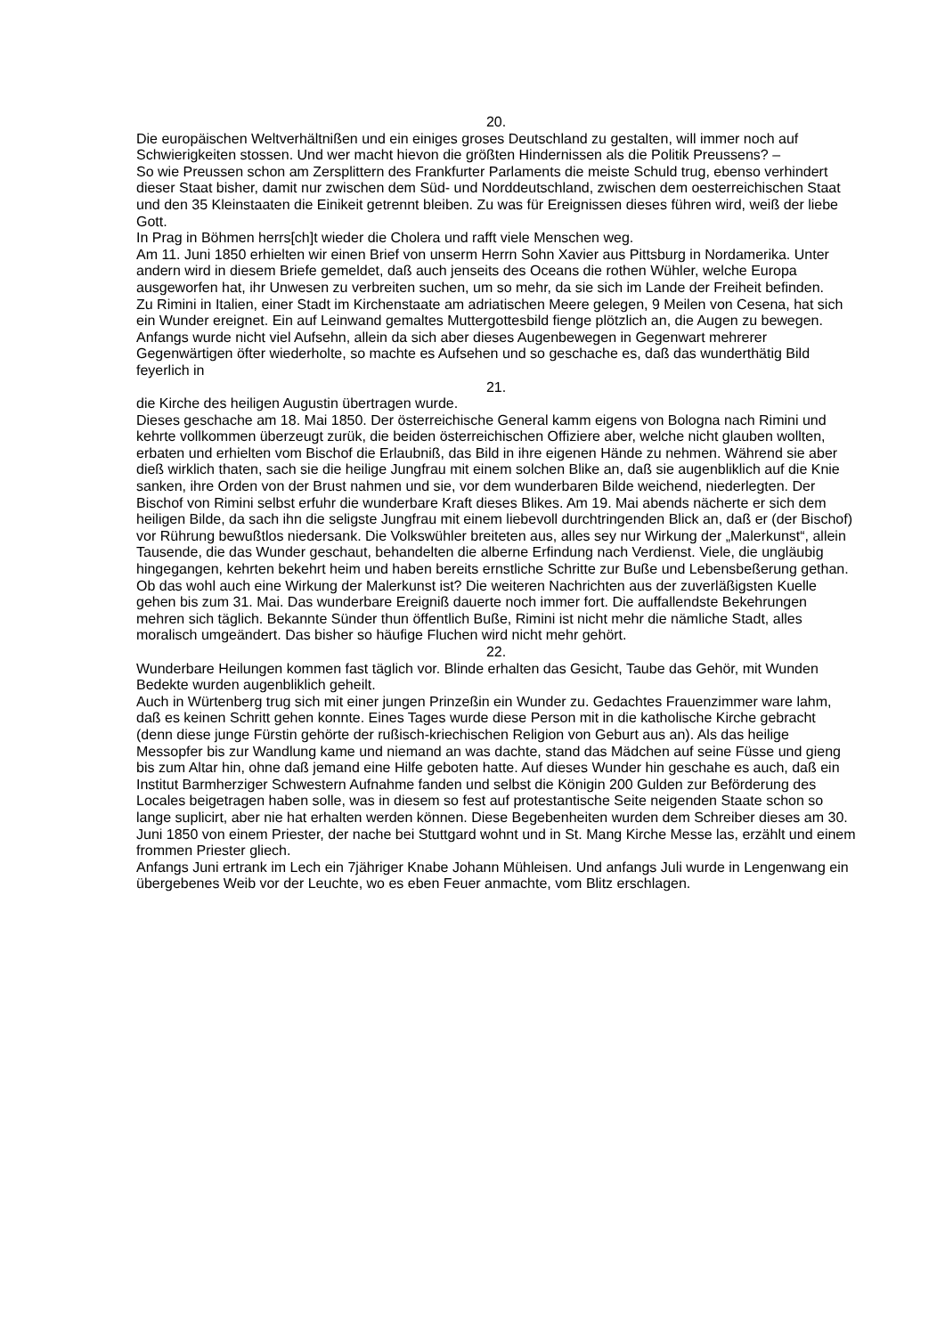20.
Die europäischen Weltverhältnißen und ein einiges groses Deutschland zu gestalten, will immer noch auf Schwierigkeiten stossen. Und wer macht hievon die größten Hindernissen als die Politik Preussens? –
So wie Preussen schon am Zersplittern des Frankfurter Parlaments die meiste Schuld trug, ebenso verhindert dieser Staat bisher, damit nur zwischen dem Süd- und Norddeutschland, zwischen dem oesterreichischen Staat und den 35 Kleinstaaten die Einikeit getrennt bleiben. Zu was für Ereignissen dieses führen wird, weiß der liebe Gott.
In Prag in Böhmen herrs[ch]t wieder die Cholera und rafft viele Menschen weg.
Am 11. Juni 1850 erhielten wir einen Brief von unserm Herrn Sohn Xavier aus Pittsburg in Nordamerika. Unter andern wird in diesem Briefe gemeldet, daß auch jenseits des Oceans die rothen Wühler, welche Europa ausgeworfen hat, ihr Unwesen zu verbreiten suchen, um so mehr, da sie sich im Lande der Freiheit befinden.
Zu Rimini in Italien, einer Stadt im Kirchenstaate am adriatischen Meere gelegen, 9 Meilen von Cesena, hat sich ein Wunder ereignet. Ein auf Leinwand gemaltes Muttergottesbild fienge plötzlich an, die Augen zu bewegen. Anfangs wurde nicht viel Aufsehn, allein da sich aber dieses Augenbewegen in Gegenwart mehrerer Gegenwärtigen öfter wiederholte, so machte es Aufsehen und so geschache es, daß das wunderthätig Bild feyerlich in
21.
die Kirche des heiligen Augustin übertragen wurde.
Dieses geschache am 18. Mai 1850. Der österreichische General kamm eigens von Bologna nach Rimini und kehrte vollkommen überzeugt zurük, die beiden österreichischen Offiziere aber, welche nicht glauben wollten, erbaten und erhielten vom Bischof die Erlaubniß, das Bild in ihre eigenen Hände zu nehmen. Während sie aber dieß wirklich thaten, sach sie die heilige Jungfrau mit einem solchen Blike an, daß sie augenbliklich auf die Knie sanken, ihre Orden von der Brust nahmen und sie, vor dem wunderbaren Bilde weichend, niederlegten. Der Bischof von Rimini selbst erfuhr die wunderbare Kraft dieses Blikes. Am 19. Mai abends nächerte er sich dem heiligen Bilde, da sach ihn die seligste Jungfrau mit einem liebevoll durchtringenden Blick an, daß er (der Bischof) vor Rührung bewußtlos niedersank. Die Volkswühler breiteten aus, alles sey nur Wirkung der „Malerkunst“, allein Tausende, die das Wunder geschaut, behandelten die alberne Erfindung nach Verdienst. Viele, die ungläubig hingegangen, kehrten bekehrt heim und haben bereits ernstliche Schritte zur Buße und Lebensbeßerung gethan.
Ob das wohl auch eine Wirkung der Malerkunst ist? Die weiteren Nachrichten aus der zuverläßigsten Kuelle gehen bis zum 31. Mai. Das wunderbare Ereigniß dauerte noch immer fort. Die auffallendste Bekehrungen mehren sich täglich. Bekannte Sünder thun öffentlich Buße, Rimini ist nicht mehr die nämliche Stadt, alles moralisch umgeändert. Das bisher so häufige Fluchen wird nicht mehr gehört.
22.
Wunderbare Heilungen kommen fast täglich vor. Blinde erhalten das Gesicht, Taube das Gehör, mit Wunden Bedekte wurden augenbliklich geheilt.
Auch in Würtenberg trug sich mit einer jungen Prinzeßin ein Wunder zu. Gedachtes Frauenzimmer ware lahm, daß es keinen Schritt gehen konnte. Eines Tages wurde diese Person mit in die katholische Kirche gebracht (denn diese junge Fürstin gehörte der rußisch-kriechischen Religion von Geburt aus an). Als das heilige Messopfer bis zur Wandlung kame und niemand an was dachte, stand das Mädchen auf seine Füsse und gieng bis zum Altar hin, ohne daß jemand eine Hilfe geboten hatte. Auf dieses Wunder hin geschahe es auch, daß ein Institut Barmherziger Schwestern Aufnahme fanden und selbst die Königin 200 Gulden zur Beförderung des Locales beigetragen haben solle, was in diesem so fest auf protestantische Seite neigenden Staate schon so lange suplicirt, aber nie hat erhalten werden können. Diese Begebenheiten wurden dem Schreiber dieses am 30. Juni 1850 von einem Priester, der nache bei Stuttgard wohnt und in St. Mang Kirche Messe las, erzählt und einem frommen Priester gliech.
Anfangs Juni ertrank im Lech ein 7jähriger Knabe Johann Mühleisen. Und anfangs Juli wurde in Lengenwang ein übergebenes Weib vor der Leuchte, wo es eben Feuer anmachte, vom Blitz erschlagen.